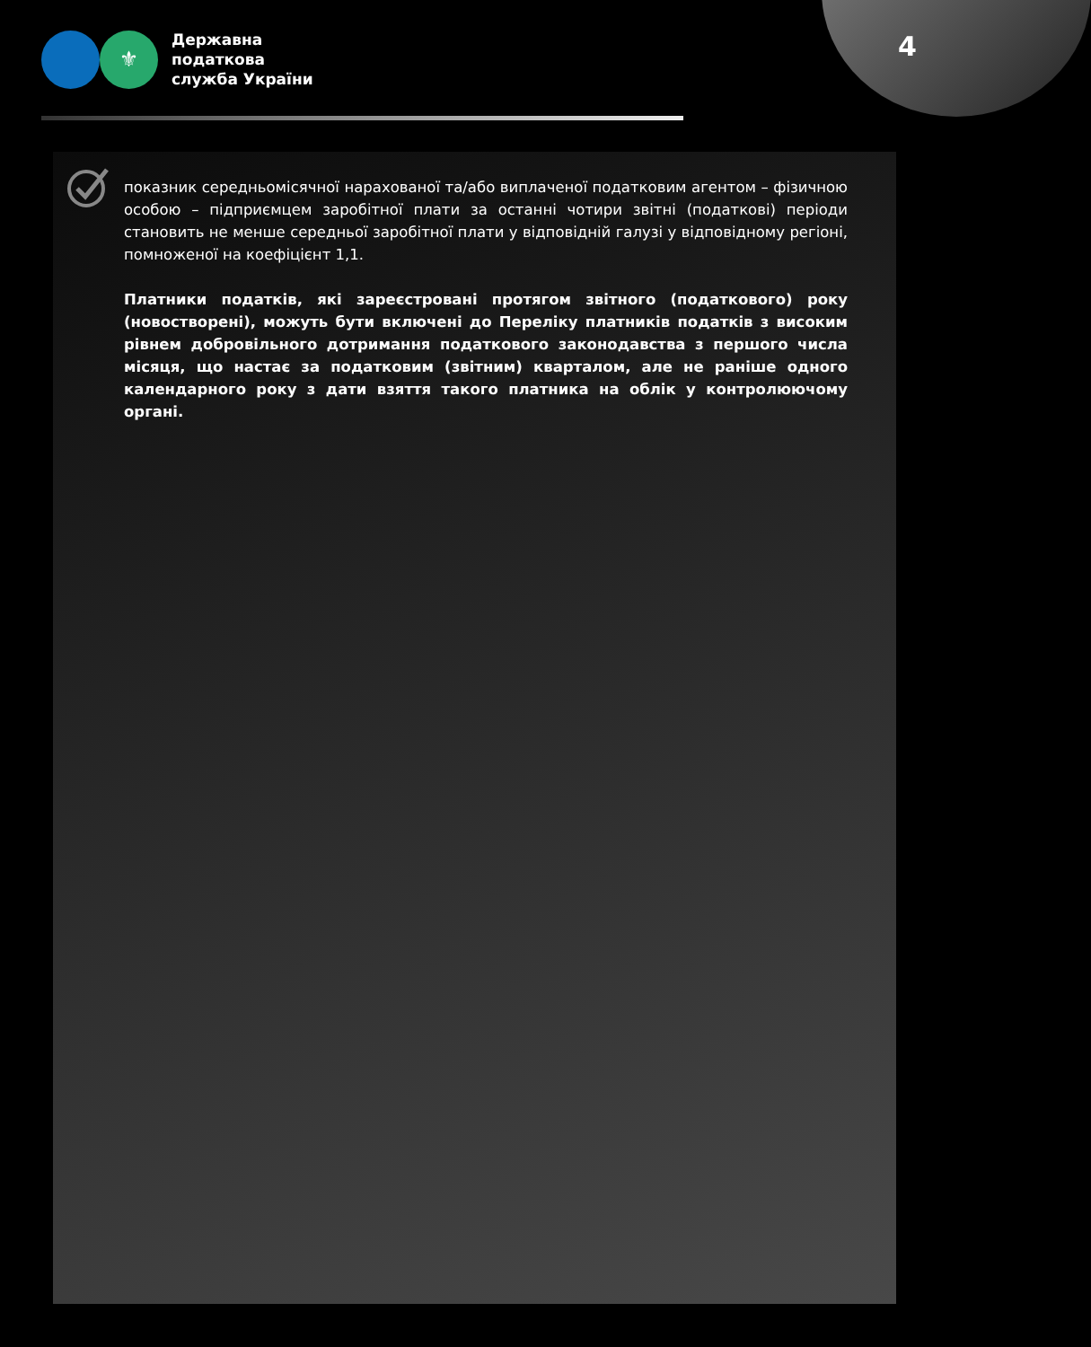4
⚜
Державна
податкова
служба України
показник середньомісячної нарахованої та/або виплаченої податковим агентом – фізичною особою – підприємцем заробітної плати за останні чотири звітні (податкові) періоди становить не менше середньої заробітної плати у відповідній галузі у відповідному регіоні, помноженої на коефіцієнт 1,1.
Платники податків, які зареєстровані протягом звітного (податкового) року (новостворені), можуть бути включені до Переліку платників податків з високим рівнем добровільного дотримання податкового законодавства з першого числа місяця, що настає за податковим (звітним) кварталом, але не раніше одного календарного року з дати взяття такого платника на облік у контролюючому органі.